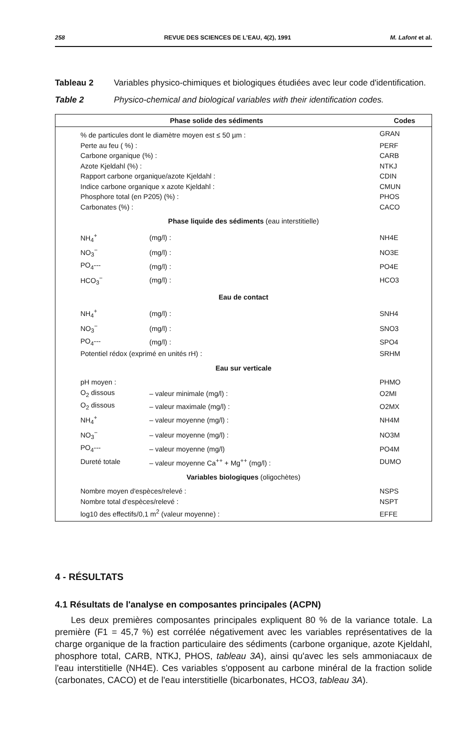258 REVUE DES SCIENCES DE L'EAU, 4(2), 1991 M. Lafont et al.
Tableau 2 Variables physico-chimiques et biologiques étudiées avec leur code d'identification.
Table 2 Physico-chemical and biological variables with their identification codes.
| Phase solide des sédiments | | Codes |
| --- | --- | --- |
| % de particules dont le diamètre moyen est ≤ 50 µm : | | GRAN |
| Perte au feu ( %) : | | PERF |
| Carbone organique (%) : | | CARB |
| Azote Kjeldahl (%) : | | NTKJ |
| Rapport carbone organique/azote Kjeldahl : | | CDIN |
| Indice carbone organique x azote Kjeldahl : | | CMUN |
| Phosphore total (en P205) (%) : | | PHOS |
| Carbonates (%) : | | CACO |
| Phase liquide des sédiments (eau interstitielle) | | |
| NH<sub>4</sub><sup>+</sup> | (mg/l) : | NH4E |
| NO<sub>3</sub><sup>−</sup> | (mg/l) : | NO3E |
| PO<sub>4</sub>--- | (mg/l) : | PO4E |
| HCO<sub>3</sub><sup>−</sup> | (mg/l) : | HCO3 |
| Eau de contact | | |
| NH<sub>4</sub><sup>+</sup> | (mg/l) : | SNH4 |
| NO<sub>3</sub><sup>−</sup> | (mg/l) : | SNO3 |
| PO<sub>4</sub>--- | (mg/l) : | SPO4 |
| Potentiel rédox (exprimé en unités rH) : | | SRHM |
| Eau sur verticale | | |
| pH moyen : | | PHMO |
| O<sub>2</sub> dissous | – valeur minimale (mg/l) : | O2MI |
| O<sub>2</sub> dissous | – valeur maximale (mg/l) : | O2MX |
| NH<sub>4</sub><sup>+</sup> | – valeur moyenne (mg/l) : | NH4M |
| NO<sub>3</sub><sup>−</sup> | – valeur moyenne (mg/l) : | NO3M |
| PO<sub>4</sub>--- | – valeur moyenne (mg/l) | PO4M |
| Dureté totale | – valeur moyenne Ca<sup>++</sup> + Mg<sup>++</sup> (mg/l) : | DUMO |
| Variables biologiques (oligochètes) | | |
| Nombre moyen d'espèces/relevé : | | NSPS |
| Nombre total d'espèces/relevé : | | NSPT |
| log10 des effectifs/0,1 m<sup>2</sup> (valeur moyenne) : | | EFFE |
4 - RÉSULTATS
4.1 Résultats de l'analyse en composantes principales (ACPN)
Les deux premières composantes principales expliquent 80 % de la variance totale. La première (F1 = 45,7 %) est corrélée négativement avec les variables représentatives de la charge organique de la fraction particulaire des sédiments (carbone organique, azote Kjeldahl, phosphore total, CARB, NTKJ, PHOS, tableau 3A), ainsi qu'avec les sels ammoniacaux de l'eau interstitielle (NH4E). Ces variables s'opposent au carbone minéral de la fraction solide (carbonates, CACO) et de l'eau interstitielle (bicarbonates, HCO3, tableau 3A).